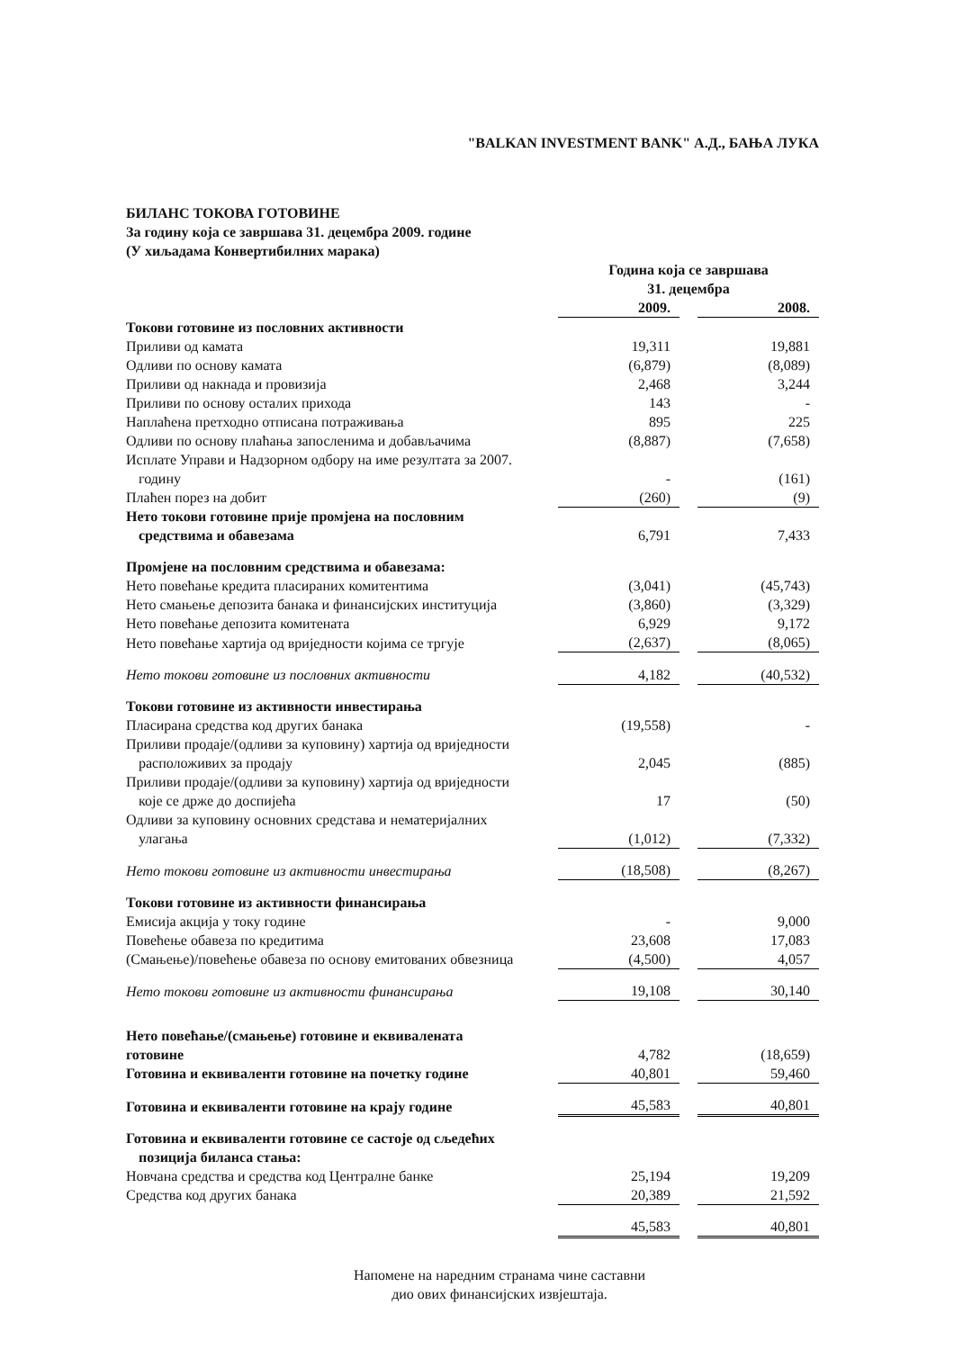"BALKAN INVESTMENT BANK" А.Д., БАЊА ЛУКА
БИЛАНС ТОКОВА ГОТОВИНЕ
За годину која се завршава 31. децембра 2009. године
(У хиљадама Конвертибилних марака)
| | Година која се завршава 31. децембра | | |
| | 2009. | | 2008. |
| Токови готовине из пословних активности | | | |
| Приливи од камата | 19,311 | | 19,881 |
| Одливи по основу камата | (6,879) | | (8,089) |
| Приливи од накнада и провизија | 2,468 | | 3,244 |
| Приливи по основу осталих прихода | 143 | | - |
| Наплаћена претходно отписана потраживања | 895 | | 225 |
| Одливи по основу плаћања запосленима и добављачима | (8,887) | | (7,658) |
| Исплате Управи и Надзорном одбору на име резултата за 2007. годину | - | | (161) |
| Плаћен порез на добит | (260) | | (9) |
| Нето токови готовине прије промјена на пословним средствима и обавезама | 6,791 | | 7,433 |
| Промјене на пословним средствима и обавезама: | | | |
| Нето повећање кредита пласираних комитентима | (3,041) | | (45,743) |
| Нето смањење депозита банака и финансијских институција | (3,860) | | (3,329) |
| Нето повећање депозита комитената | 6,929 | | 9,172 |
| Нето повећање хартија од вриједности којима се тргује | (2,637) | | (8,065) |
| Нето токови готовине из пословних активности | 4,182 | | (40,532) |
| Токови готовине из активности инвестирања | | | |
| Пласирана средства код других банака | (19,558) | | - |
| Приливи продаје/(одливи за куповину) хартија од вриједности расположивих за продају | 2,045 | | (885) |
| Приливи продаје/(одливи за куповину) хартија од вриједности које се држе до доспијећа | 17 | | (50) |
| Одливи за куповину основних средстава и нематеријалних улагања | (1,012) | | (7,332) |
| Нето токови готовине из активности инвестирања | (18,508) | | (8,267) |
| Токови готовине из активности финансирања | | | |
| Емисија акција у току године | - | | 9,000 |
| Повећење обавеза по кредитима | 23,608 | | 17,083 |
| (Смањење)/повећење обавеза по основу емитованих обвезница | (4,500) | | 4,057 |
| Нето токови готовине из активности финансирања | 19,108 | | 30,140 |
| Нето повећање/(смањење) готовине и еквивалената готовине | 4,782 | | (18,659) |
| Готовина и еквиваленти готовине на почетку године | 40,801 | | 59,460 |
| Готовина и еквиваленти готовине на крају године | 45,583 | | 40,801 |
| Готовина и еквиваленти готовине се састоје од сљедећих позиција биланса стања: | | | |
| Новчана средства и средства код Централне банке | 25,194 | | 19,209 |
| Средства код других банака | 20,389 | | 21,592 |
| | 45,583 | | 40,801 |
Напомене на наредним странама чине саставни
дио ових финансијских извјештаја.